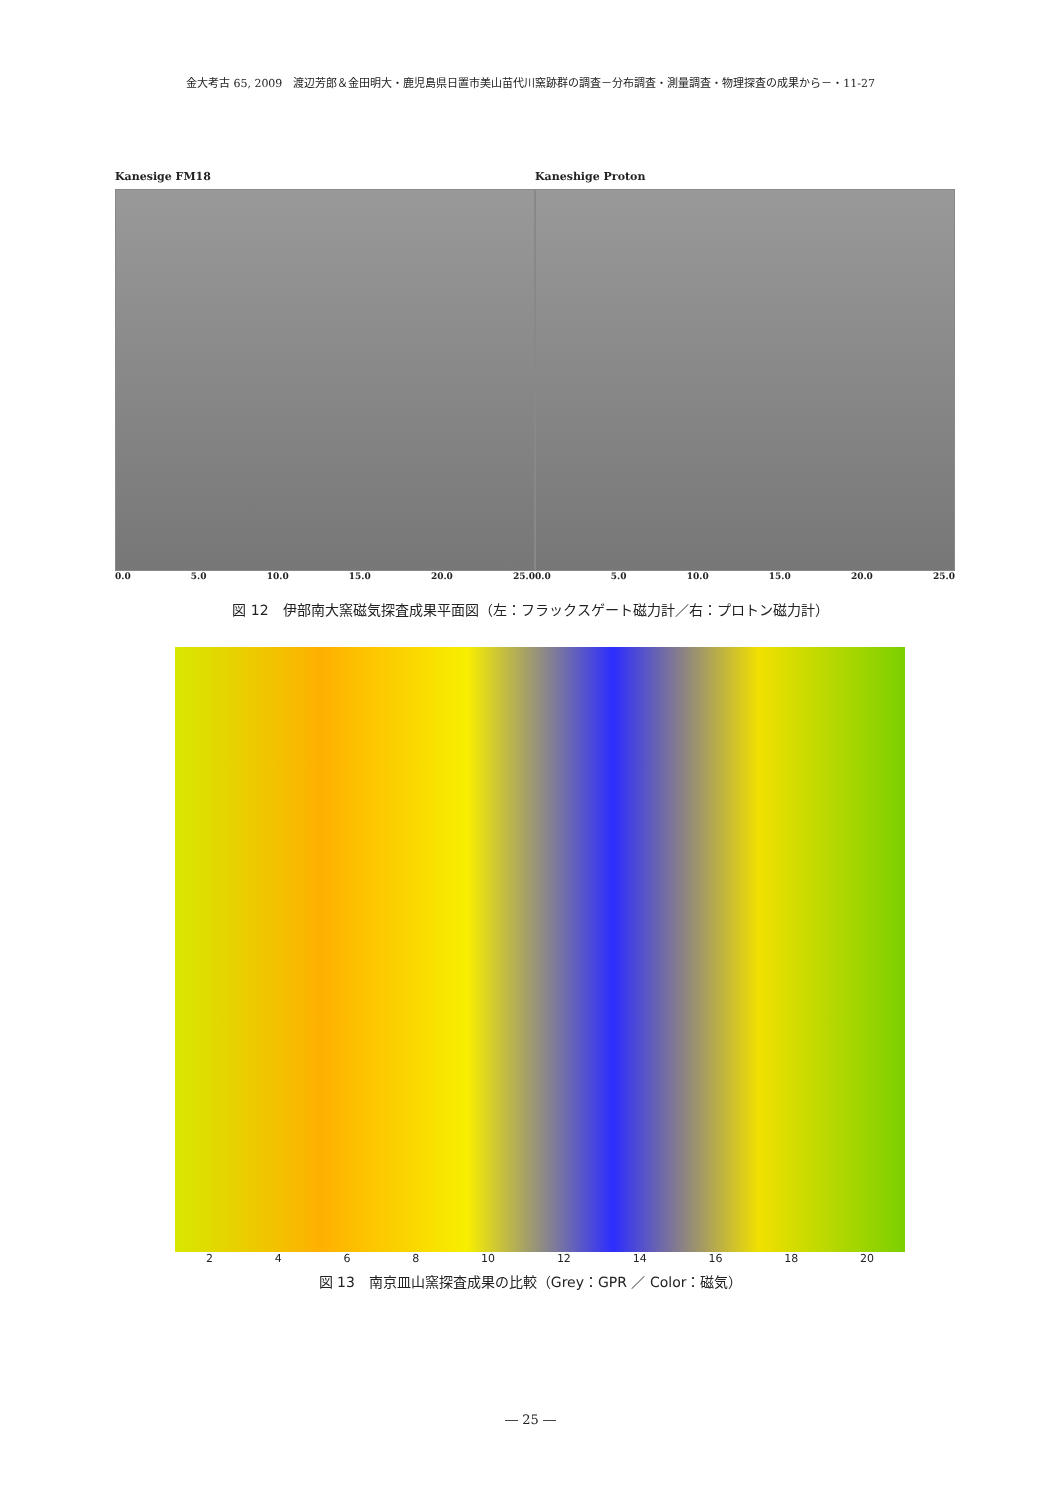金大考古 65, 2009　渡辺芳郎＆金田明大・鹿児島県日置市美山苗代川窯跡群の調査－分布調査・測量調査・物理探査の成果から－・11-27
Kanesige FM18
0.0 5.0 10.0 15.0 20.0 25.0
Kaneshige Proton
0.0 5.0 10.0 15.0 20.0 25.0
図 12　伊部南大窯磁気探査成果平面図（左：フラックスゲート磁力計／右：プロトン磁力計）
2468 10 12 14 16 18 20
図 13　南京皿山窯探査成果の比較（Grey：GPR ／ Color：磁気）
― 25 ―